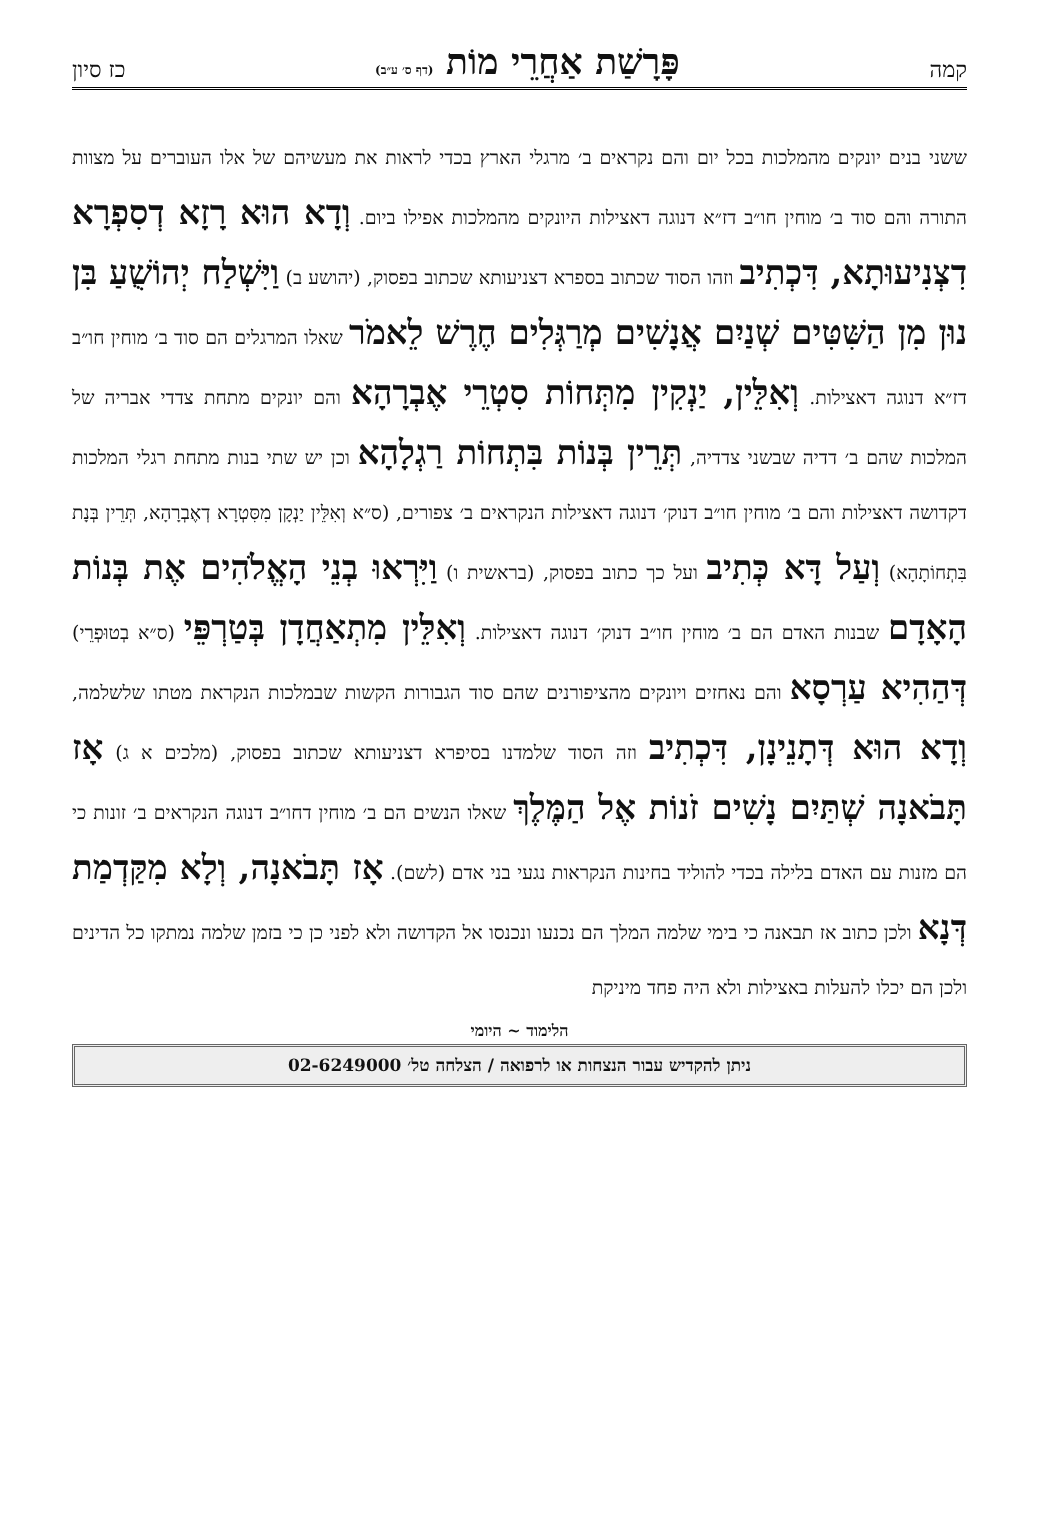קמה פָּרָשַׁת אַחֲרֵי מוֹת (דף ס׳ ע״ב) כז סיון
ששני בנים יונקים מהמלכות בכל יום והם נקראים ב׳ מרגלי הארץ בכדי לראות את מעשיהם של אלו העוברים על מצוות התורה והם סוד ב׳ מוחין חו״ב דז״א דנוגה דאצילות היונקים מהמלכות אפילו ביום. וְדָא הוּא רָזָא דְסִפְרָא דִצְנִיעוּתָא, דִּכְתִיב וזהו הסוד שכתוב בספרא דצניעותא שכתוב בפסוק, (יהושע ב) וַיִּשְׁלַח יְהוֹשֻׁעַ בִּן נוּן מִן הַשִּׁטִּים שְׁנַיִם אֲנָשִׁים מְרַגְּלִים חֶרֶשׁ לֵאמֹר שאלו המרגלים הם סוד ב׳ מוחין חו״ב דז״א דנוגה דאצילות. וְאִלֵּין, יַנְקִין מִתְּחוֹת סִטְרֵי אֶבְרָהָא והם יונקים מתחת צדדי אבריה של המלכות שהם ב׳ דדיה שבשני צדדיה, תְּרֵין בְּנוֹת בִּתְחוֹת רַגְלָהָא וכן יש שתי בנות מתחת רגלי המלכות דקדושה דאצילות והם ב׳ מוחין חו״ב דנוק׳ דנוגה דאצילות הנקראים ב׳ צפורים, (ס״א וְאִלֵּין יַנְקָן מִסִּטְרָא דְאֶבְרָהָא, תְּרֵין בְּנָת בִּתְחוֹתָהָא) וְעַל דָּא כְּתִיב ועל כך כתוב בפסוק, (בראשית ו) וַיִּרְאוּ בְנֵי הָאֱלֹהִים אֶת בְּנוֹת הָאָדָם שבנות האדם הם ב׳ מוחין חו״ב דנוק׳ דנוגה דאצילות. וְאִלֵּין מִתְאַחֲדָן בְּטַרְפֵּי (ס״א בְטוּפְרֵי) דְּהַהִיא עַרְסָא והם נאחזים ויונקים מהציפורנים שהם סוד הגבורות הקשות שבמלכות הנקראת מטתו שלשלמה, וְדָא הוּא דְּתָנֵינָן, דִּכְתִיב וזה הסוד שלמדנו בסיפרא דצניעותא שכתוב בפסוק, (מלכים א ג) אָז תָּבֹאנָה שְׁתַּיִם נָשִׁים זֹנוֹת אֶל הַמֶּלֶךְ שאלו הנשים הם ב׳ מוחין דחו״ב דנוגה הנקראים ב׳ זונות כי הם מזנות עם האדם בלילה בכדי להוליד בחינות הנקראות נגעי בני אדם (לשם). אָז תָּבֹאנָה, וְלָא מִקַּדְמַת דְּנָא ולכן כתוב אז תבאנה כי בימי שלמה המלך הם נכנעו ונכנסו אל הקדושה ולא לפני כן כי בזמן שלמה נמתקו כל הדינים ולכן הם יכלו להעלות באצילות ולא היה פחד מיניקת
הלימוד ~ היומי
ניתן להקדיש עבור הנצחות או לרפואה / הצלחה טל׳ 02-6249000